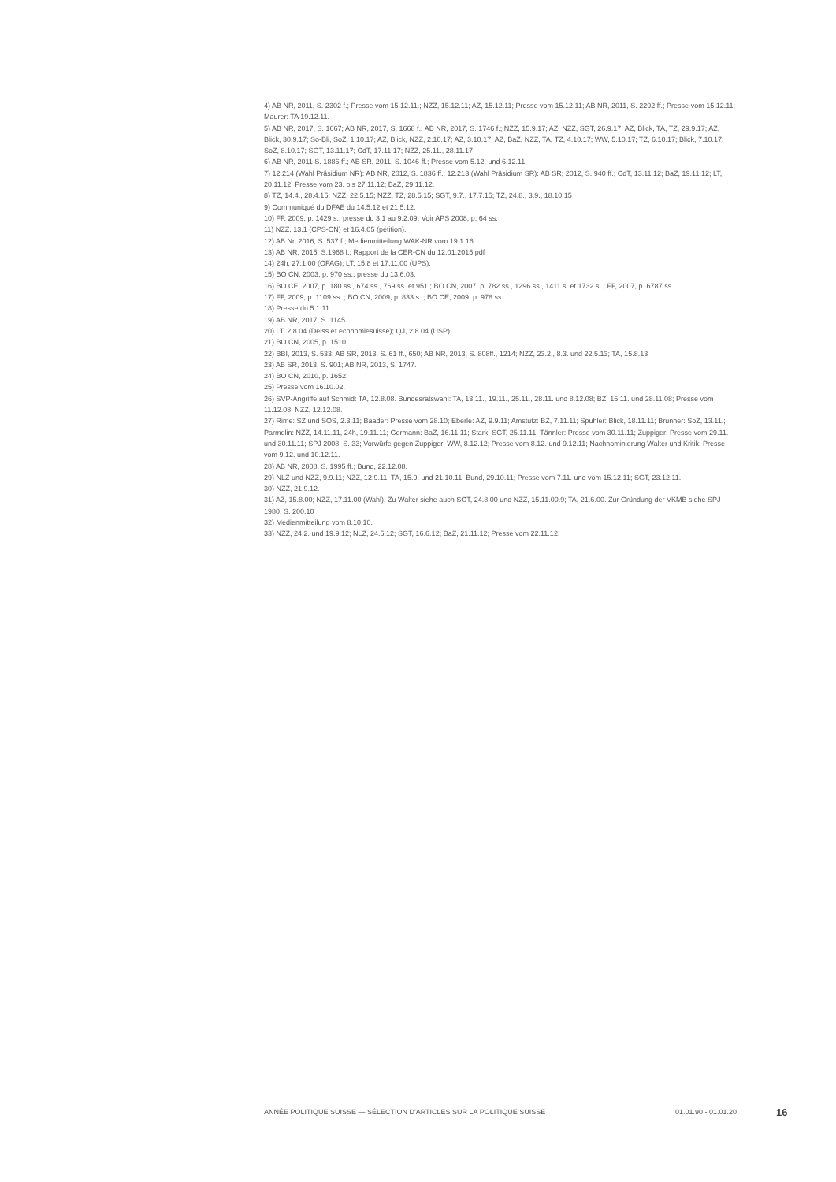4) AB NR, 2011, S. 2302 f.; Presse vom 15.12.11.; NZZ, 15.12.11; AZ, 15.12.11; Presse vom 15.12.11; AB NR, 2011, S. 2292 ff.; Presse vom 15.12.11; Maurer: TA 19.12.11.
5) AB NR, 2017, S. 1667; AB NR, 2017, S. 1668 f.; AB NR, 2017, S. 1746 f.; NZZ, 15.9.17; AZ, NZZ, SGT, 26.9.17; AZ, Blick, TA, TZ, 29.9.17; AZ, Blick, 30.9.17; So-Bli, SoZ, 1.10.17; AZ, Blick, NZZ, 2.10.17; AZ, 3.10.17; AZ, BaZ, NZZ, TA, TZ, 4.10.17; WW, 5.10.17; TZ, 6.10.17; Blick, 7.10.17; SoZ, 8.10.17; SGT, 13.11.17; CdT, 17.11.17; NZZ, 25.11., 28.11.17
6) AB NR, 2011 S. 1886 ff.; AB SR, 2011, S. 1046 ff.; Presse vom 5.12. und 6.12.11.
7) 12.214 (Wahl Präsidium NR): AB NR, 2012, S. 1836 ff.; 12.213 (Wahl Präsidium SR): AB SR; 2012, S. 940 ff.; CdT, 13.11.12; BaZ, 19.11.12; LT, 20.11.12; Presse vom 23. bis 27.11.12; BaZ, 29.11.12.
8) TZ, 14.4., 28.4.15; NZZ, 22.5.15; NZZ, TZ, 28.5.15; SGT, 9.7., 17.7.15; TZ, 24.8., 3.9., 18.10.15
9) Communiqué du DFAE du 14.5.12 et 21.5.12.
10) FF, 2009, p. 1429 s.; presse du 3.1 au 9.2.09. Voir APS 2008, p. 64 ss.
11) NZZ, 13.1 (CPS-CN) et 16.4.05 (pétition).
12) AB Nr, 2016, S. 537 f.; Medienmitteilung WAK-NR vom 19.1.16
13) AB NR, 2015, S.1968 f.; Rapport de la CER-CN du 12.01.2015.pdf
14) 24h, 27.1.00 (OFAG); LT, 15.8 et 17.11.00 (UPS).
15) BO CN, 2003, p. 970 ss.; presse du 13.6.03.
16) BO CE, 2007, p. 180 ss., 674 ss., 769 ss. et 951 ; BO CN, 2007, p. 782 ss., 1296 ss., 1411 s. et 1732 s. ; FF, 2007, p. 6787 ss.
17) FF, 2009, p. 1109 ss. ; BO CN, 2009, p. 833 s. ; BO CE, 2009, p. 978 ss
18) Presse du 5.1.11
19) AB NR, 2017, S. 1145
20) LT, 2.8.04 (Deiss et economiesuisse); QJ, 2.8.04 (USP).
21) BO CN, 2005, p. 1510.
22) BBI, 2013, S. 533; AB SR, 2013, S. 61 ff., 650; AB NR, 2013, S. 808ff., 1214; NZZ, 23.2., 8.3. und 22.5.13; TA, 15.8.13
23) AB SR, 2013, S. 901; AB NR, 2013, S. 1747.
24) BO CN, 2010, p. 1652.
25) Presse vom 16.10.02.
26) SVP-Angriffe auf Schmid: TA, 12.8.08. Bundesratswahl: TA, 13.11., 19.11., 25.11., 28.11. und 8.12.08; BZ, 15.11. und 28.11.08; Presse vom 11.12.08; NZZ, 12.12.08.
27) Rime: SZ und SOS, 2.3.11; Baader: Presse vom 28.10; Eberle: AZ, 9.9.11; Amstutz: BZ, 7.11.11; Spuhler: Blick, 18.11.11; Brunner: SoZ, 13.11.; Parmelin: NZZ, 14.11.11, 24h, 19.11.11; Germann: BaZ, 16.11.11; Stark: SGT, 25.11.11; Tännler: Presse vom 30.11.11; Zuppiger: Presse vom 29.11. und 30.11.11; SPJ 2008, S. 33; Vorwürfe gegen Zuppiger: WW, 8.12.12; Presse vom 8.12. und 9.12.11; Nachnominierung Walter und Kritik: Presse vom 9.12. und 10.12.11.
28) AB NR, 2008, S. 1995 ff.; Bund, 22.12.08.
29) NLZ und NZZ, 9.9.11; NZZ, 12.9.11; TA, 15.9. und 21.10.11; Bund, 29.10.11; Presse vom 7.11. und vom 15.12.11; SGT, 23.12.11.
30) NZZ, 21.9.12.
31) AZ, 15.8.00; NZZ, 17.11.00 (Wahl). Zu Walter siehe auch SGT, 24.8.00 und NZZ, 15.11.00.9; TA, 21.6.00. Zur Gründung der VKMB siehe SPJ 1980, S. 200.10
32) Medienmitteilung vom 8.10.10.
33) NZZ, 24.2. und 19.9.12; NLZ, 24.5.12; SGT, 16.6.12; BaZ, 21.11.12; Presse vom 22.11.12.
ANNÉE POLITIQUE SUISSE — SÉLECTION D'ARTICLES SUR LA POLITIQUE SUISSE 01.01.90 - 01.01.20
16